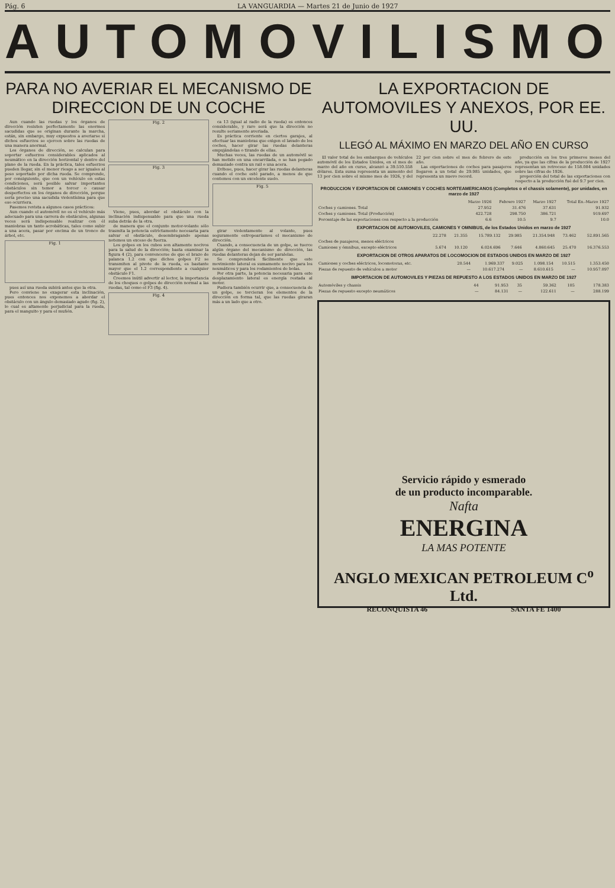Pág. 6 LA VANGUARDIA — Martes 21 de Junio de 1927
AUTOMOVILISMO
PARA NO AVERIAR EL MECANISMO DE DIRECCION DE UN COCHE
Aun cuando las ruedas y los órganos de dirección resisten perfectamente las enormes sacudidas que se originan durante la marcha, están, sin embargo, muy expuestos a averiarse si dichos esfuerzos se ejercen sobre las ruedas de una manera anormal.
Los órganos de dirección, se calculan para soportar esfuerzos considerables aplicados al neumático en la dirección horizontal y dentro del plano de la rueda. En la práctica, tales esfuerzos pueden llegar, sin el menor riesgo a ser iguales al peso soportado por dicha rueda. Se comprende, por consiguiente, que con un vehículo en estas condiciones, será posible salvar importantes obstáculos sin temor a torcer o causar desperfectos en los órganos de dirección, porque sería preciso una sacudida violentísima para que eso ocurriera.
Pasemos revista a algunos casos prácticos:
Aun cuando el automóvil no es el vehículo más adecuado para una carrera de obstáculos, algunas veces será indispensable realizar con él maniobras un tanto acrobáticas, tales como subir a una acera, pasar por encima de un tronco de árbol, etc.
Fig. 1
pues así una rueda subirá antes que la otra.
Pero conviene no exagerar esta inclinación, pues entonces nos exponemos a abordar el obstáculo con un ángulo demasiado agudo (fig. 2), lo cual es altamente perjudicial para la rueda, para el manguito y para el muñón.
Fig. 2
Fig. 3
Viene, pues, abordar el obstáculo con la inclinación indispensable para que una rueda suba detrás de la otra.
de manera que el conjunto motor-volante sólo trasmita la potencia estrictamente necesaria para salvar el obstáculo, desembragando apenas notemos un exceso de fuerza.
Los golpes en los cubos son altamente nocivos para la salud de la dirección; basta examinar la figura 4 (2), para convencerse de que el brazo de palanca 1.2 con que dichos golpes F2 se transmiten al pivote de la rueda, es bastante mayor que el 1.2 correspondiente a cualquier obstáculo F1.
Creemos inútil advertir al lector, la importancia de los choques o golpes de dirección normal a las ruedas, tal como el F3 (fig. 4).
Fig. 4
ca 13 (igual al radio de la rueda) es entonces considerable, y raro será que la dirección no resulte seriamente averiada.
Es práctica corriente en ciertos garajes, al efectuar las maniobras que exigen el lavado de los coches, hacer girar las ruedas delanteras empujándolas o tirando de ellas.
Muchas veces, las ruedas de un automóvil se han metido en una encarrilada, o se han pegado demasiado contra un rail o una acera.
Evítese, pues, hacer girar las ruedas delanteras cuando el coche esté parado, a menos de que contemos con un excelente suelo.
Fig. 5
girar violentamente al volante, pues seguramente estropearíamos el mecanismo de dirección.
Cuando, a consecuencia de un golpe, se tuerce algún órgano del mecanismo de dirección, las ruedas delanteras dejan de ser paralelas.
Se comprenderá fácilmente que este movimiento lateral es sumamente nocivo para los neumáticos y para los rodamientos de bolas.
Por otra parte, la potencia necesaria para este desplazamiento lateral es energía restada al motor.
Pudiera también ocurrir que, a consecuencia de un golpe, se torcieran los elementos de la dirección en forma tal, que las ruedas giraran más a un lado que a otro.
LA EXPORTACION DE AUTOMOVILES Y ANEXOS, POR EE. UU.
LLEGÓ AL MÁXIMO EN MARZO DEL AÑO EN CURSO
El valor total de los embarques de vehículos automóvil de los Estados Unidos, en el mes de marzo del año en curso, alcanzó a 39.510.558 dólares. Esta suma representa un aumento del 13 por cien sobre el mismo mes de 1926, y del 22 por cien sobre el mes de febrero de este año.
Las exportaciones de coches para pasajeros llegaron a un total de 29.985 unidades, que representa un nuevo record.
producción en los tres primeros meses del año, ya que las cifras de la producción de 1927 representan un retroceso de 158.084 unidades sobre las cifras de 1926.
proporción del total de las exportaciones con respecto a la producción fué del 9.7 por cien.
PRODUCCION Y EXPORTACION DE CAMIONES Y COCHES NORTEAMERICANOS (Completos o el chassis solamente), por unidades, en marzo de 1927
| | Marzo 1926 | Febrero 1927 | Marzo 1927 | Total En.-Marzo 1927 |
| --- | --- | --- | --- | --- |
| Coches y camiones. Total | 27.952 | 31.476 | 37.631 | 91.932 |
| Coches y camiones. Total (Producción) | 422.728 | 298.750 | 386.721 | 919.697 |
| Porcentaje de las exportaciones con respecto a la producción | 6.6 | 10.5 | 9.7 | 10.0 |
EXPORTACION DE AUTOMOVILES, CAMIONES Y OMNIBUS, de los Estados Unidos en marzo de 1927
| | 22.278 | 21.355 | 15.789.132 | 29.985 | 21.354.948 | 73.462 | 52.891.565 |
| Coches de pasajeros, menos eléctricos | | | | | | | |
| Camiones y ómnibus, excepto eléctricos | 5.674 | 10.120 | 6.024.696 | 7.646 | 4.860.645 | 25.470 | 16.376.553 |
EXPORTACION DE OTROS APARATOS DE LOCOMOCION DE ESTADOS UNIDOS EN MARZO DE 1927
| Camiones y coches eléctricos, locomotoras, etc. | 20.544 | 1.969.337 | 9.025 | 1.098.154 | 10.515 | 1.353.450 |
| Piezas de repuesto de vehículos a motor | — | 10.617.274 | — | 8.610.615 | — | 10.957.097 |
IMPORTACION DE AUTOMOVILES Y PIEZAS DE REPUESTO A LOS ESTADOS UNIDOS EN MARZO DE 1927
| Automóviles y chassis | 44 | 91.953 | 35 | 59.362 | 105 | 178.383 |
| Piezas de repuesto excepto neumáticos | — | 84.131 | — | 122.611 | — | 288.199 |
Servicio rápido y esmerado
de un producto incomparable.
Nafta
ENERGINA
LA MAS POTENTE
ANGLO MEXICAN PETROLEUM C<sup>o</sup> Ltd.
RECONQUISTA 46 SANTA FE 1400